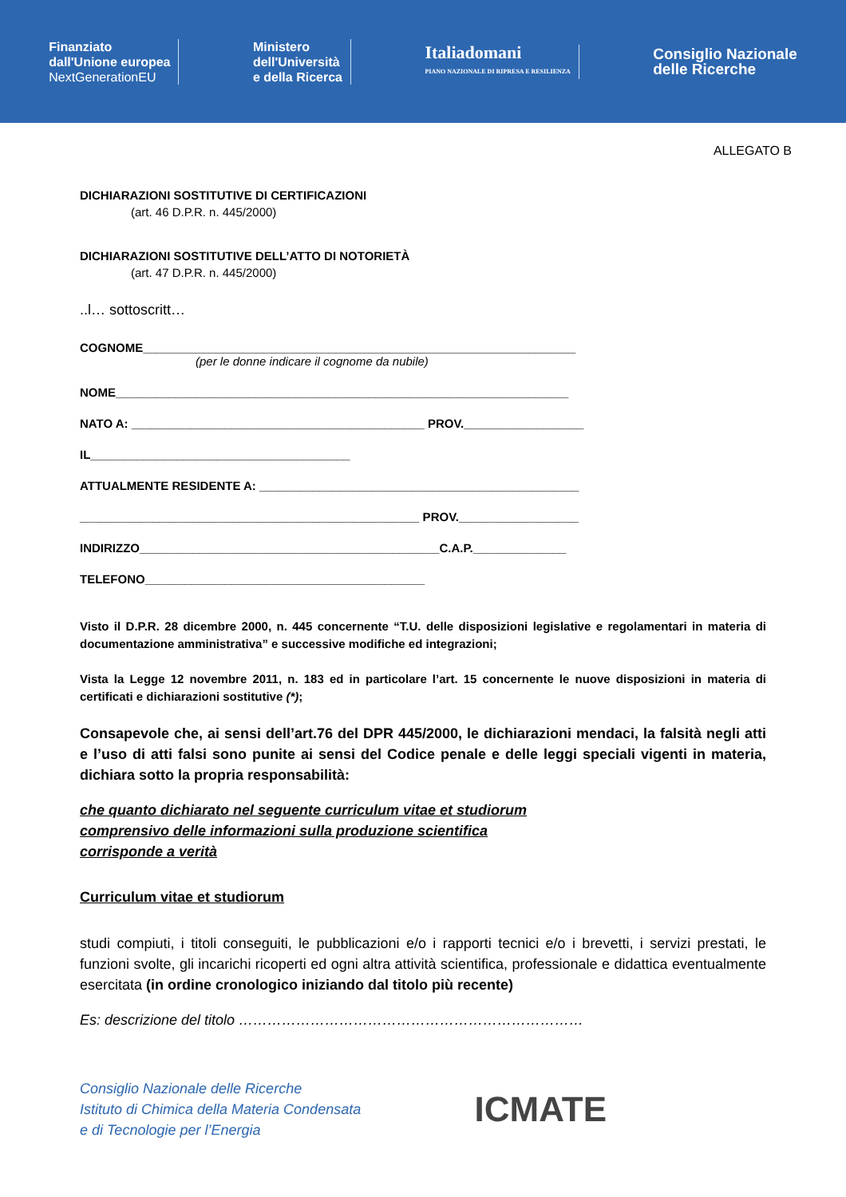Finanziato
dall'Unione europea
NextGenerationEU
Ministero
dell'Università
e della Ricerca
Italiadomani
PIANO NAZIONALE DI RIPRESA E RESILIENZA
Consiglio Nazionale
delle Ricerche
ALLEGATO B
DICHIARAZIONI SOSTITUTIVE DI CERTIFICAZIONI
(art. 46 D.P.R. n. 445/2000)
DICHIARAZIONI SOSTITUTIVE DELL’ATTO DI NOTORIETÀ
(art. 47 D.P.R. n. 445/2000)
..l… sottoscritt…
COGNOME_________________________________________________________________
(per le donne indicare il cognome da nubile)
NOME____________________________________________________________________
NATO A: ____________________________________________ PROV.__________________
IL_______________________________________
ATTUALMENTE RESIDENTE A: ________________________________________________
___________________________________________________ PROV.__________________
INDIRIZZO_____________________________________________C.A.P.______________
TELEFONO__________________________________________
Visto il D.P.R. 28 dicembre 2000, n. 445 concernente “T.U. delle disposizioni legislative e regolamentari in materia di documentazione amministrativa” e successive modifiche ed integrazioni;
Vista la Legge 12 novembre 2011, n. 183 ed in particolare l’art. 15 concernente le nuove disposizioni in materia di certificati e dichiarazioni sostitutive (*);
Consapevole che, ai sensi dell’art.76 del DPR 445/2000, le dichiarazioni mendaci, la falsità negli atti e l’uso di atti falsi sono punite ai sensi del Codice penale e delle leggi speciali vigenti in materia, dichiara sotto la propria responsabilità:
che quanto dichiarato nel seguente curriculum vitae et studiorum
comprensivo delle informazioni sulla produzione scientifica
corrisponde a verità
Curriculum vitae et studiorum
studi compiuti, i titoli conseguiti, le pubblicazioni e/o i rapporti tecnici e/o i brevetti, i servizi prestati, le funzioni svolte, gli incarichi ricoperti ed ogni altra attività scientifica, professionale e didattica eventualmente esercitata (in ordine cronologico iniziando dal titolo più recente)
Es: descrizione del titolo ………………………………………………………………
Consiglio Nazionale delle Ricerche
Istituto di Chimica della Materia Condensata
e di Tecnologie per l’Energia
ICMATE